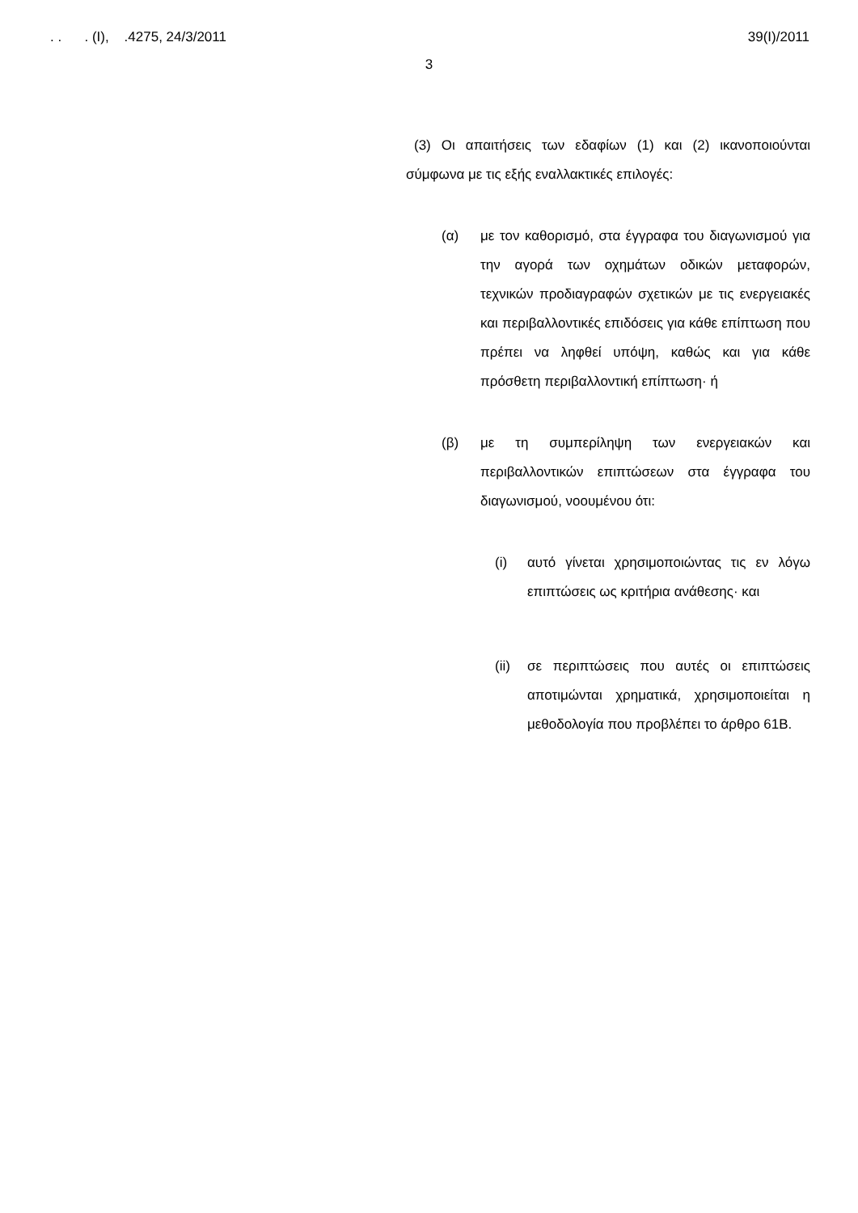. . . (I), .4275, 24/3/2011 39(I)/2011
3
(3) Οι απαιτήσεις των εδαφίων (1) και (2) ικανοποιούνται σύμφωνα με τις εξής εναλλακτικές επιλογές:
(α) με τον καθορισμό, στα έγγραφα του διαγωνισμού για την αγορά των οχημάτων οδικών μεταφορών, τεχνικών προδιαγραφών σχετικών με τις ενεργειακές και περιβαλλοντικές επιδόσεις για κάθε επίπτωση που πρέπει να ληφθεί υπόψη, καθώς και για κάθε πρόσθετη περιβαλλοντική επίπτωση· ή
(β) με τη συμπερίληψη των ενεργειακών και περιβαλλοντικών επιπτώσεων στα έγγραφα του διαγωνισμού, νοουμένου ότι:
(i) αυτό γίνεται χρησιμοποιώντας τις εν λόγω επιπτώσεις ως κριτήρια ανάθεσης· και
(ii)
σε περιπτώσεις που αυτές οι επιπτώσεις αποτιμώνται χρηματικά, χρησιμοποιείται η μεθοδολογία που προβλέπει το άρθρο 61Β.